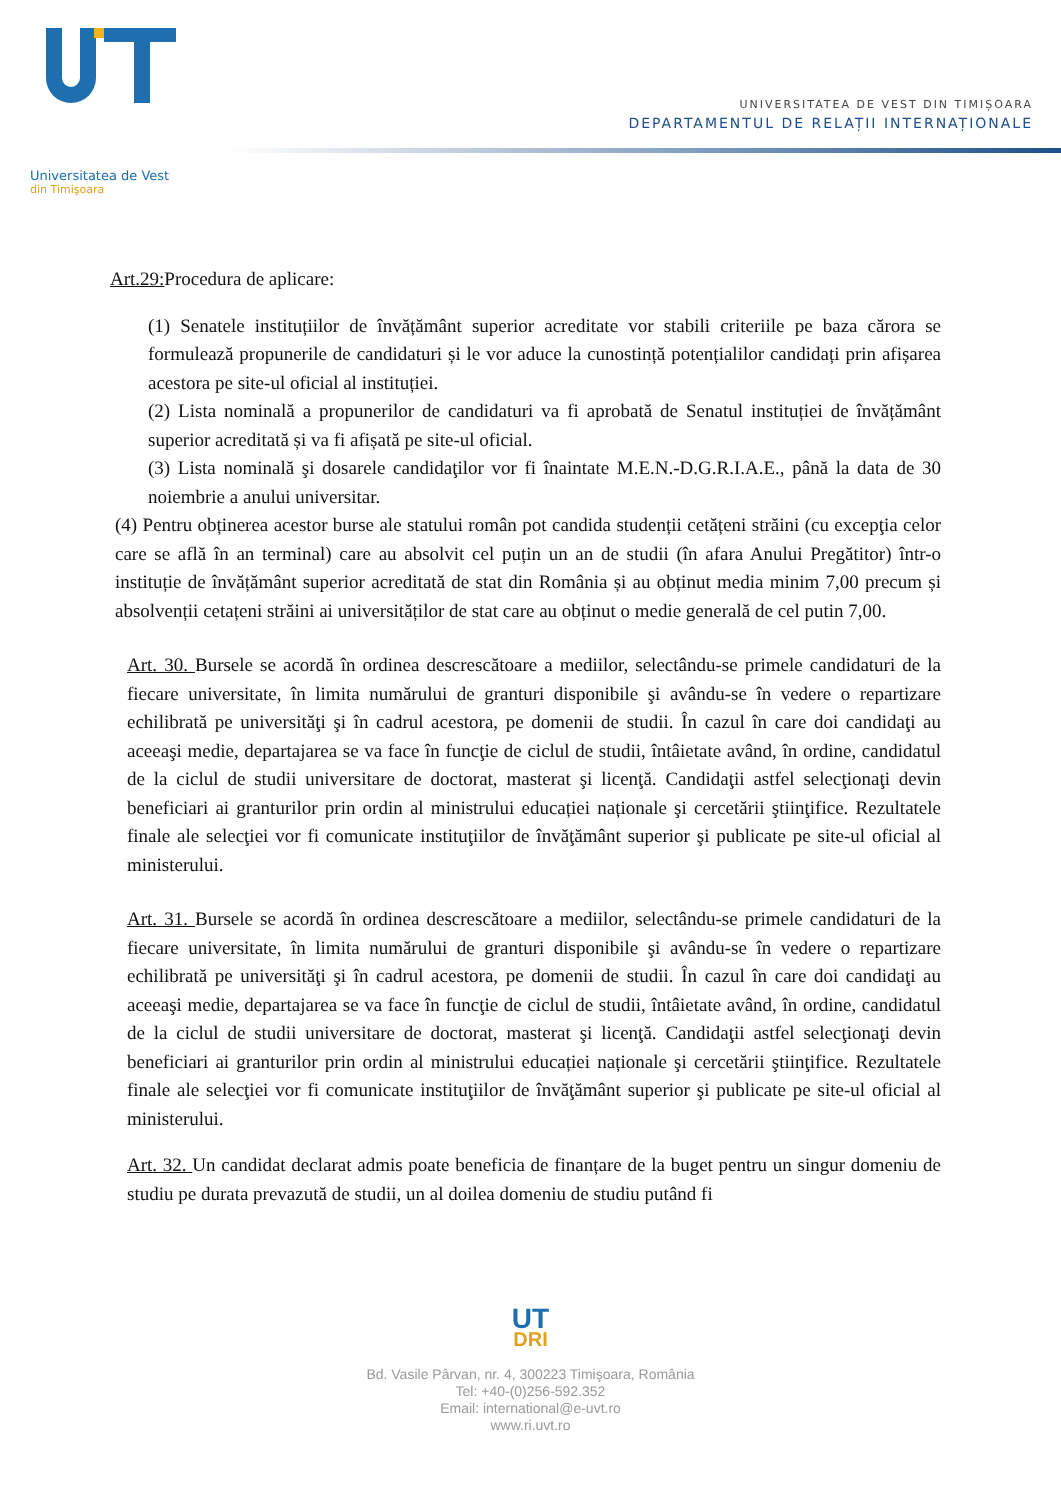Universitatea de Vest
din Timişoara
UNIVERSITATEA DE VEST DIN TIMIȘOARA
DEPARTAMENTUL DE RELAȚII INTERNAȚIONALE
Art.29: Procedura de aplicare:
(1) Senatele instituțiilor de învățământ superior acreditate vor stabili criteriile pe baza cărora se formulează propunerile de candidaturi și le vor aduce la cunostință potențialilor candidați prin afișarea acestora pe site-ul oficial al instituției.
(2) Lista nominală a propunerilor de candidaturi va fi aprobată de Senatul instituției de învățământ superior acreditată și va fi afișată pe site-ul oficial.
(3) Lista nominală şi dosarele candidaţilor vor fi înaintate M.E.N.-D.G.R.I.A.E., până la data de 30 noiembrie a anului universitar.
(4) Pentru obținerea acestor burse ale statului român pot candida studenții cetățeni străini (cu excepţia celor care se află în an terminal) care au absolvit cel puțin un an de studii (în afara Anului Pregătitor) într-o instituție de învățământ superior acreditată de stat din România și au obținut media minim 7,00 precum și absolvenții cetațeni străini ai universităților de stat care au obținut o medie generală de cel putin 7,00.
Art. 30. Bursele se acordă în ordinea descrescătoare a mediilor, selectându-se primele candidaturi de la fiecare universitate, în limita numărului de granturi disponibile şi avându-se în vedere o repartizare echilibrată pe universităţi şi în cadrul acestora, pe domenii de studii. În cazul în care doi candidaţi au aceeaşi medie, departajarea se va face în funcţie de ciclul de studii, întâietate având, în ordine, candidatul de la ciclul de studii universitare de doctorat, masterat şi licenţă. Candidaţii astfel selecţionaţi devin beneficiari ai granturilor prin ordin al ministrului educației naționale şi cercetării ştiinţifice. Rezultatele finale ale selecţiei vor fi comunicate instituţiilor de învăţământ superior şi publicate pe site-ul oficial al ministerului.
Art. 31. Bursele se acordă în ordinea descrescătoare a mediilor, selectându-se primele candidaturi de la fiecare universitate, în limita numărului de granturi disponibile şi avându-se în vedere o repartizare echilibrată pe universităţi şi în cadrul acestora, pe domenii de studii. În cazul în care doi candidaţi au aceeaşi medie, departajarea se va face în funcţie de ciclul de studii, întâietate având, în ordine, candidatul de la ciclul de studii universitare de doctorat, masterat şi licenţă. Candidaţii astfel selecţionaţi devin beneficiari ai granturilor prin ordin al ministrului educației naționale şi cercetării ştiinţifice. Rezultatele finale ale selecţiei vor fi comunicate instituţiilor de învăţământ superior şi publicate pe site-ul oficial al ministerului.
Art. 32. Un candidat declarat admis poate beneficia de finanțare de la buget pentru un singur domeniu de studiu pe durata prevazută de studii, un al doilea domeniu de studiu putând fi
UT
DRI
Bd. Vasile Pârvan, nr. 4, 300223 Timişoara, România
Tel: +40-(0)256-592.352
Email: international@e-uvt.ro
www.ri.uvt.ro